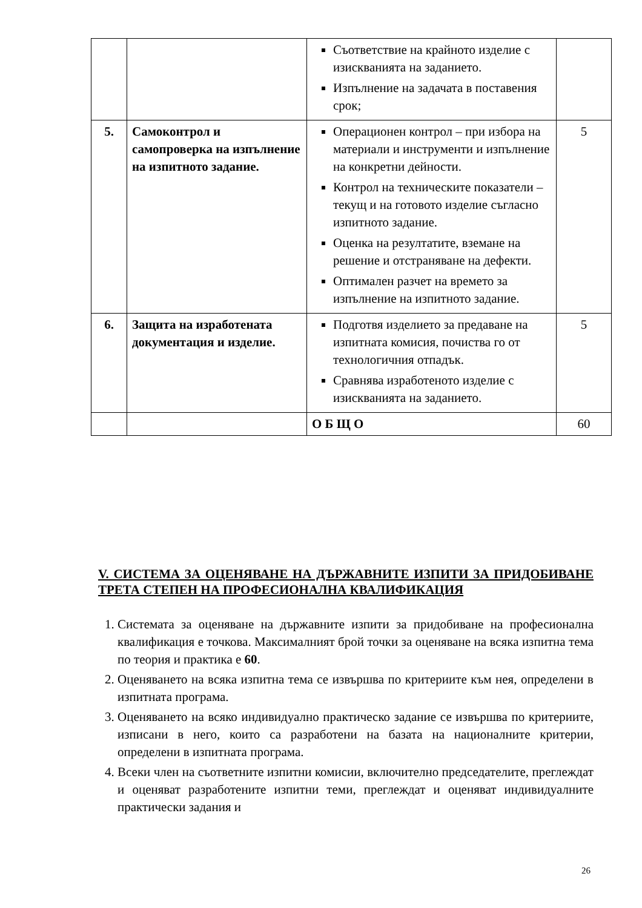| | | Съответствие на крайното изделие с изискванията на заданието. Изпълнение на задачата в поставения срок; | |
| 5. | Самоконтрол и самопроверка на изпълнение на изпитното задание. | Операционен контрол – при избора на материали и инструменти и изпълнение на конкретни дейности. Контрол на техническите показатели – текущ и на готовото изделие съгласно изпитното задание. Оценка на резултатите, вземане на решение и отстраняване на дефекти. Оптимален разчет на времето за изпълнение на изпитното задание. | 5 |
| 6. | Защита на изработената документация и изделие. | Подготвя изделието за предаване на изпитната комисия, почиства го от технологичния отпадък. Сравнява изработеното изделие с изискванията на заданието. | 5 |
| | | О Б Щ О | 60 |
V. СИСТЕМА ЗА ОЦЕНЯВАНЕ НА ДЪРЖАВНИТЕ ИЗПИТИ ЗА ПРИДОБИВАНЕ ТРЕТА СТЕПЕН НА ПРОФЕСИОНАЛНА КВАЛИФИКАЦИЯ
1. Системата за оценяване на държавните изпити за придобиване на професионална квалификация е точкова. Максималният брой точки за оценяване на всяка изпитна тема по теория и практика е 60.
2. Оценяването на всяка изпитна тема се извършва по критериите към нея, определени в изпитната програма.
3. Оценяването на всяко индивидуално практическо задание се извършва по критериите, изписани в него, които са разработени на базата на националните критерии, определени в изпитната програма.
4. Всеки член на съответните изпитни комисии, включително председателите, преглеждат и оценяват разработените изпитни теми, преглеждат и оценяват индивидуалните практически задания и
26